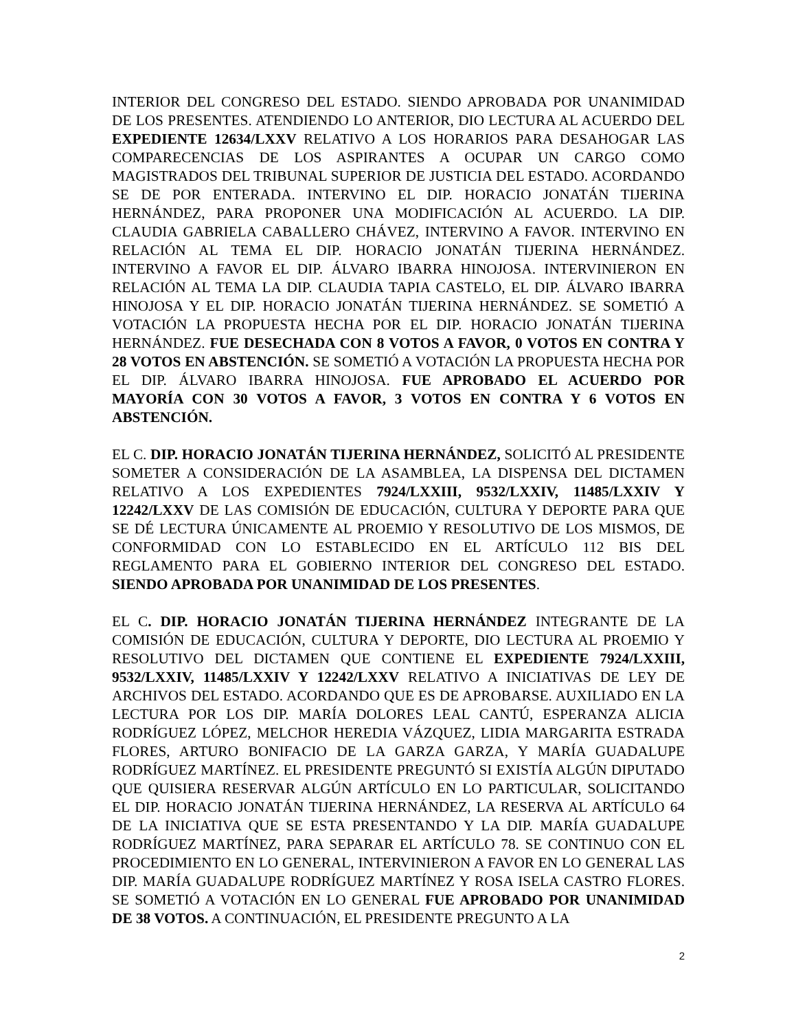INTERIOR DEL CONGRESO DEL ESTADO. SIENDO APROBADA POR UNANIMIDAD DE LOS PRESENTES. ATENDIENDO LO ANTERIOR, DIO LECTURA AL ACUERDO DEL EXPEDIENTE 12634/LXXV RELATIVO A LOS HORARIOS PARA DESAHOGAR LAS COMPARECENCIAS DE LOS ASPIRANTES A OCUPAR UN CARGO COMO MAGISTRADOS DEL TRIBUNAL SUPERIOR DE JUSTICIA DEL ESTADO. ACORDANDO SE DE POR ENTERADA. INTERVINO EL DIP. HORACIO JONATÁN TIJERINA HERNÁNDEZ, PARA PROPONER UNA MODIFICACIÓN AL ACUERDO. LA DIP. CLAUDIA GABRIELA CABALLERO CHÁVEZ, INTERVINO A FAVOR. INTERVINO EN RELACIÓN AL TEMA EL DIP. HORACIO JONATÁN TIJERINA HERNÁNDEZ. INTERVINO A FAVOR EL DIP. ÁLVARO IBARRA HINOJOSA. INTERVINIERON EN RELACIÓN AL TEMA LA DIP. CLAUDIA TAPIA CASTELO, EL DIP. ÁLVARO IBARRA HINOJOSA Y EL DIP. HORACIO JONATÁN TIJERINA HERNÁNDEZ. SE SOMETIÓ A VOTACIÓN LA PROPUESTA HECHA POR EL DIP. HORACIO JONATÁN TIJERINA HERNÁNDEZ. FUE DESECHADA CON 8 VOTOS A FAVOR, 0 VOTOS EN CONTRA Y 28 VOTOS EN ABSTENCIÓN. SE SOMETIÓ A VOTACIÓN LA PROPUESTA HECHA POR EL DIP. ÁLVARO IBARRA HINOJOSA. FUE APROBADO EL ACUERDO POR MAYORÍA CON 30 VOTOS A FAVOR, 3 VOTOS EN CONTRA Y 6 VOTOS EN ABSTENCIÓN.
EL C. DIP. HORACIO JONATÁN TIJERINA HERNÁNDEZ, SOLICITÓ AL PRESIDENTE SOMETER A CONSIDERACIÓN DE LA ASAMBLEA, LA DISPENSA DEL DICTAMEN RELATIVO A LOS EXPEDIENTES 7924/LXXIII, 9532/LXXIV, 11485/LXXIV Y 12242/LXXV DE LAS COMISIÓN DE EDUCACIÓN, CULTURA Y DEPORTE PARA QUE SE DÉ LECTURA ÚNICAMENTE AL PROEMIO Y RESOLUTIVO DE LOS MISMOS, DE CONFORMIDAD CON LO ESTABLECIDO EN EL ARTÍCULO 112 BIS DEL REGLAMENTO PARA EL GOBIERNO INTERIOR DEL CONGRESO DEL ESTADO. SIENDO APROBADA POR UNANIMIDAD DE LOS PRESENTES.
EL C. DIP. HORACIO JONATÁN TIJERINA HERNÁNDEZ INTEGRANTE DE LA COMISIÓN DE EDUCACIÓN, CULTURA Y DEPORTE, DIO LECTURA AL PROEMIO Y RESOLUTIVO DEL DICTAMEN QUE CONTIENE EL EXPEDIENTE 7924/LXXIII, 9532/LXXIV, 11485/LXXIV Y 12242/LXXV RELATIVO A INICIATIVAS DE LEY DE ARCHIVOS DEL ESTADO. ACORDANDO QUE ES DE APROBARSE. AUXILIADO EN LA LECTURA POR LOS DIP. MARÍA DOLORES LEAL CANTÚ, ESPERANZA ALICIA RODRÍGUEZ LÓPEZ, MELCHOR HEREDIA VÁZQUEZ, LIDIA MARGARITA ESTRADA FLORES, ARTURO BONIFACIO DE LA GARZA GARZA, Y MARÍA GUADALUPE RODRÍGUEZ MARTÍNEZ. EL PRESIDENTE PREGUNTÓ SI EXISTÍA ALGÚN DIPUTADO QUE QUISIERA RESERVAR ALGÚN ARTÍCULO EN LO PARTICULAR, SOLICITANDO EL DIP. HORACIO JONATÁN TIJERINA HERNÁNDEZ, LA RESERVA AL ARTÍCULO 64 DE LA INICIATIVA QUE SE ESTA PRESENTANDO Y LA DIP. MARÍA GUADALUPE RODRÍGUEZ MARTÍNEZ, PARA SEPARAR EL ARTÍCULO 78. SE CONTINUO CON EL PROCEDIMIENTO EN LO GENERAL, INTERVINIERON A FAVOR EN LO GENERAL LAS DIP. MARÍA GUADALUPE RODRÍGUEZ MARTÍNEZ Y ROSA ISELA CASTRO FLORES. SE SOMETIÓ A VOTACIÓN EN LO GENERAL FUE APROBADO POR UNANIMIDAD DE 38 VOTOS. A CONTINUACIÓN, EL PRESIDENTE PREGUNTO A LA
2